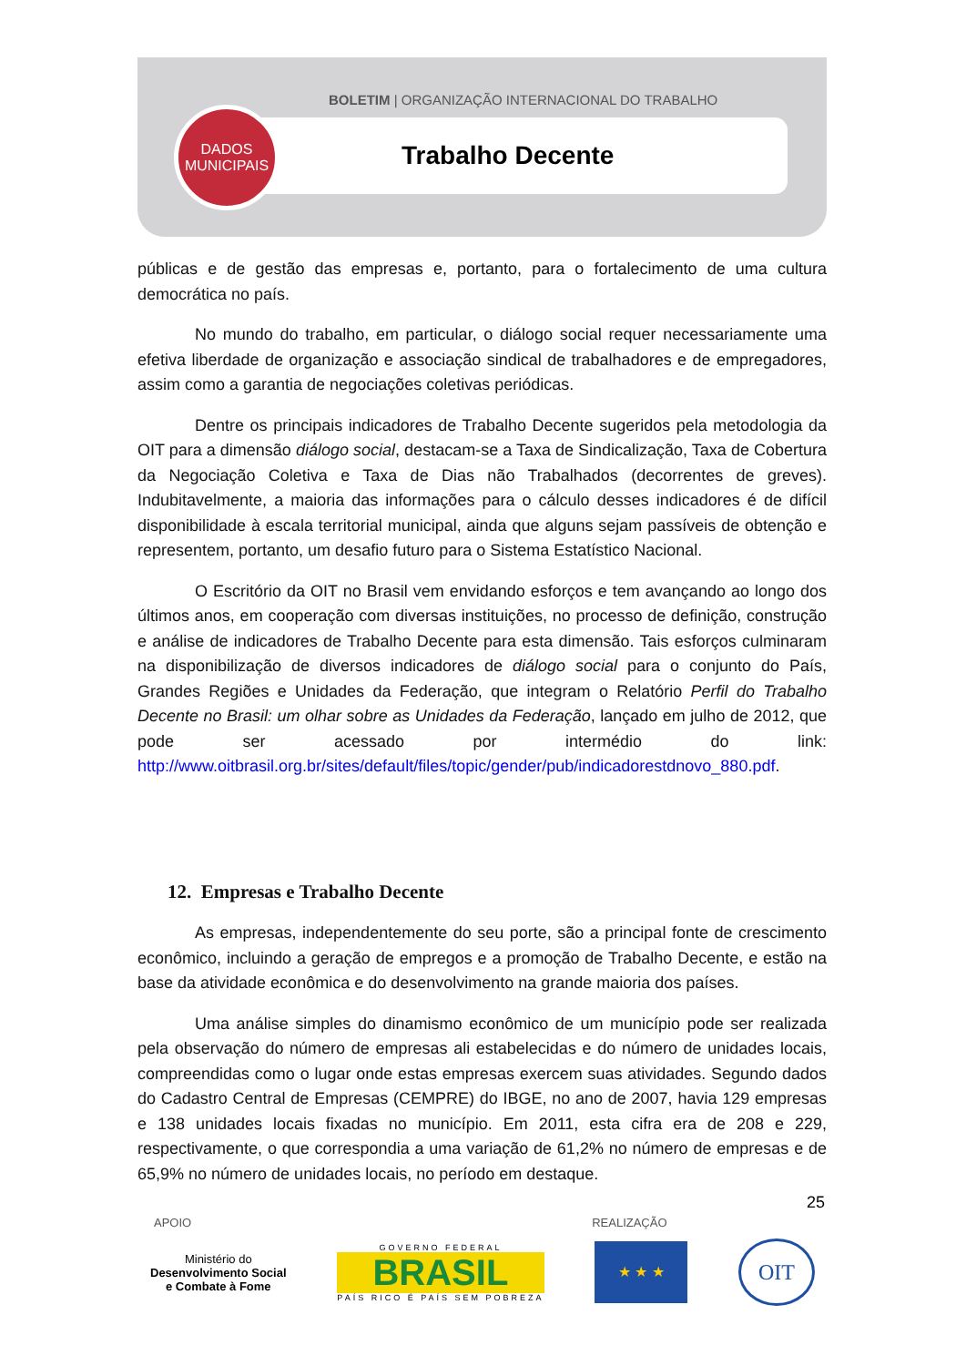BOLETIM | ORGANIZAÇÃO INTERNACIONAL DO TRABALHO
DADOS
MUNICIPAIS
Trabalho Decente
públicas e de gestão das empresas e, portanto, para o fortalecimento de uma cultura democrática no país.
No mundo do trabalho, em particular, o diálogo social requer necessariamente uma efetiva liberdade de organização e associação sindical de trabalhadores e de empregadores, assim como a garantia de negociações coletivas periódicas.
Dentre os principais indicadores de Trabalho Decente sugeridos pela metodologia da OIT para a dimensão diálogo social, destacam-se a Taxa de Sindicalização, Taxa de Cobertura da Negociação Coletiva e Taxa de Dias não Trabalhados (decorrentes de greves). Indubitavelmente, a maioria das informações para o cálculo desses indicadores é de difícil disponibilidade à escala territorial municipal, ainda que alguns sejam passíveis de obtenção e representem, portanto, um desafio futuro para o Sistema Estatístico Nacional.
O Escritório da OIT no Brasil vem envidando esforços e tem avançando ao longo dos últimos anos, em cooperação com diversas instituições, no processo de definição, construção e análise de indicadores de Trabalho Decente para esta dimensão. Tais esforços culminaram na disponibilização de diversos indicadores de diálogo social para o conjunto do País, Grandes Regiões e Unidades da Federação, que integram o Relatório Perfil do Trabalho Decente no Brasil: um olhar sobre as Unidades da Federação, lançado em julho de 2012, que pode ser acessado por intermédio do link: http://www.oitbrasil.org.br/sites/default/files/topic/gender/pub/indicadorestdnovo_880.pdf.
12. Empresas e Trabalho Decente
As empresas, independentemente do seu porte, são a principal fonte de crescimento econômico, incluindo a geração de empregos e a promoção de Trabalho Decente, e estão na base da atividade econômica e do desenvolvimento na grande maioria dos países.
Uma análise simples do dinamismo econômico de um município pode ser realizada pela observação do número de empresas ali estabelecidas e do número de unidades locais, compreendidas como o lugar onde estas empresas exercem suas atividades. Segundo dados do Cadastro Central de Empresas (CEMPRE) do IBGE, no ano de 2007, havia 129 empresas e 138 unidades locais fixadas no município. Em 2011, esta cifra era de 208 e 229, respectivamente, o que correspondia a uma variação de 61,2% no número de empresas e de 65,9% no número de unidades locais, no período em destaque.
25
APOIO REALIZAÇÃO
Ministério do
Desenvolvimento Social
e Combate à Fome
GOVERNO FEDERAL
BRASIL
PAÍS RICO É PAÍS SEM POBREZA
★ ★ ★
OIT